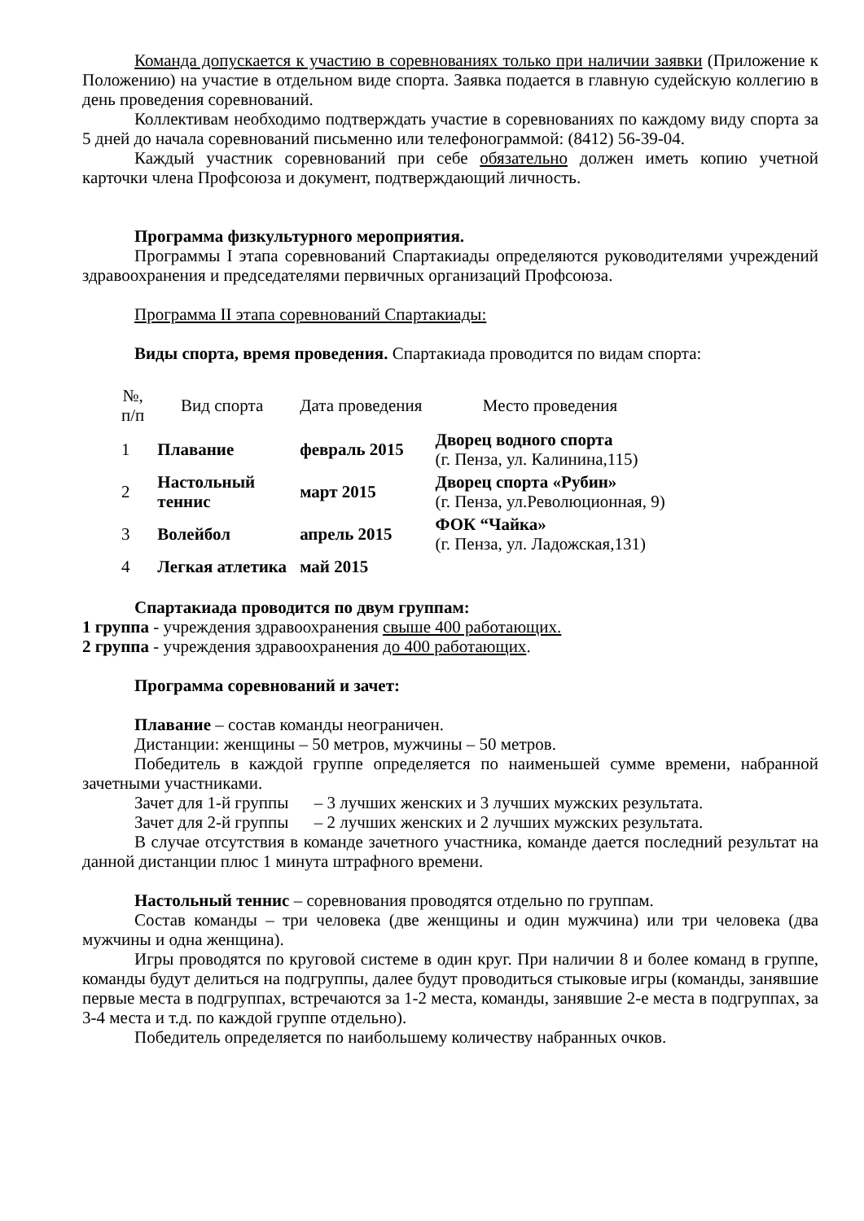Команда допускается к участию в соревнованиях только при наличии заявки (Приложение к Положению) на участие в отдельном виде спорта. Заявка подается в главную судейскую коллегию в день проведения соревнований.
Коллективам необходимо подтверждать участие в соревнованиях по каждому виду спорта за 5 дней до начала соревнований письменно или телефонограммой: (8412) 56-39-04.
Каждый участник соревнований при себе обязательно должен иметь копию учетной карточки члена Профсоюза и документ, подтверждающий личность.
Программа физкультурного мероприятия.
Программы I этапа соревнований Спартакиады определяются руководителями учреждений здравоохранения и председателями первичных организаций Профсоюза.
Программа II этапа соревнований Спартакиады:
Виды спорта, время проведения. Спартакиада проводится по видам спорта:
| №, п/п | Вид спорта | Дата проведения | Место проведения |
| --- | --- | --- | --- |
| 1 | Плавание | февраль 2015 | Дворец водного спорта (г. Пенза, ул. Калинина,115) |
| 2 | Настольный теннис | март 2015 | Дворец спорта «Рубин» (г. Пенза, ул.Революционная, 9) |
| 3 | Волейбол | апрель 2015 | ФОК “Чайка» (г. Пенза, ул. Ладожская,131) |
| 4 | Легкая атлетика | май 2015 | |
Спартакиада проводится по двум группам:
1 группа - учреждения здравоохранения свыше 400 работающих.
2 группа - учреждения здравоохранения до 400 работающих.
Программа соревнований и зачет:
Плавание – состав команды неограничен.
Дистанции: женщины – 50 метров, мужчины – 50 метров.
Победитель в каждой группе определяется по наименьшей сумме времени, набранной зачетными участниками.
Зачет для 1-й группы – 3 лучших женских и 3 лучших мужских результата.
Зачет для 2-й группы – 2 лучших женских и 2 лучших мужских результата.
В случае отсутствия в команде зачетного участника, команде дается последний результат на данной дистанции плюс 1 минута штрафного времени.
Настольный теннис – соревнования проводятся отдельно по группам.
Состав команды – три человека (две женщины и один мужчина) или три человека (два мужчины и одна женщина).
Игры проводятся по круговой системе в один круг. При наличии 8 и более команд в группе, команды будут делиться на подгруппы, далее будут проводиться стыковые игры (команды, занявшие первые места в подгруппах, встречаются за 1-2 места, команды, занявшие 2-е места в подгруппах, за 3-4 места и т.д. по каждой группе отдельно).
Победитель определяется по наибольшему количеству набранных очков.